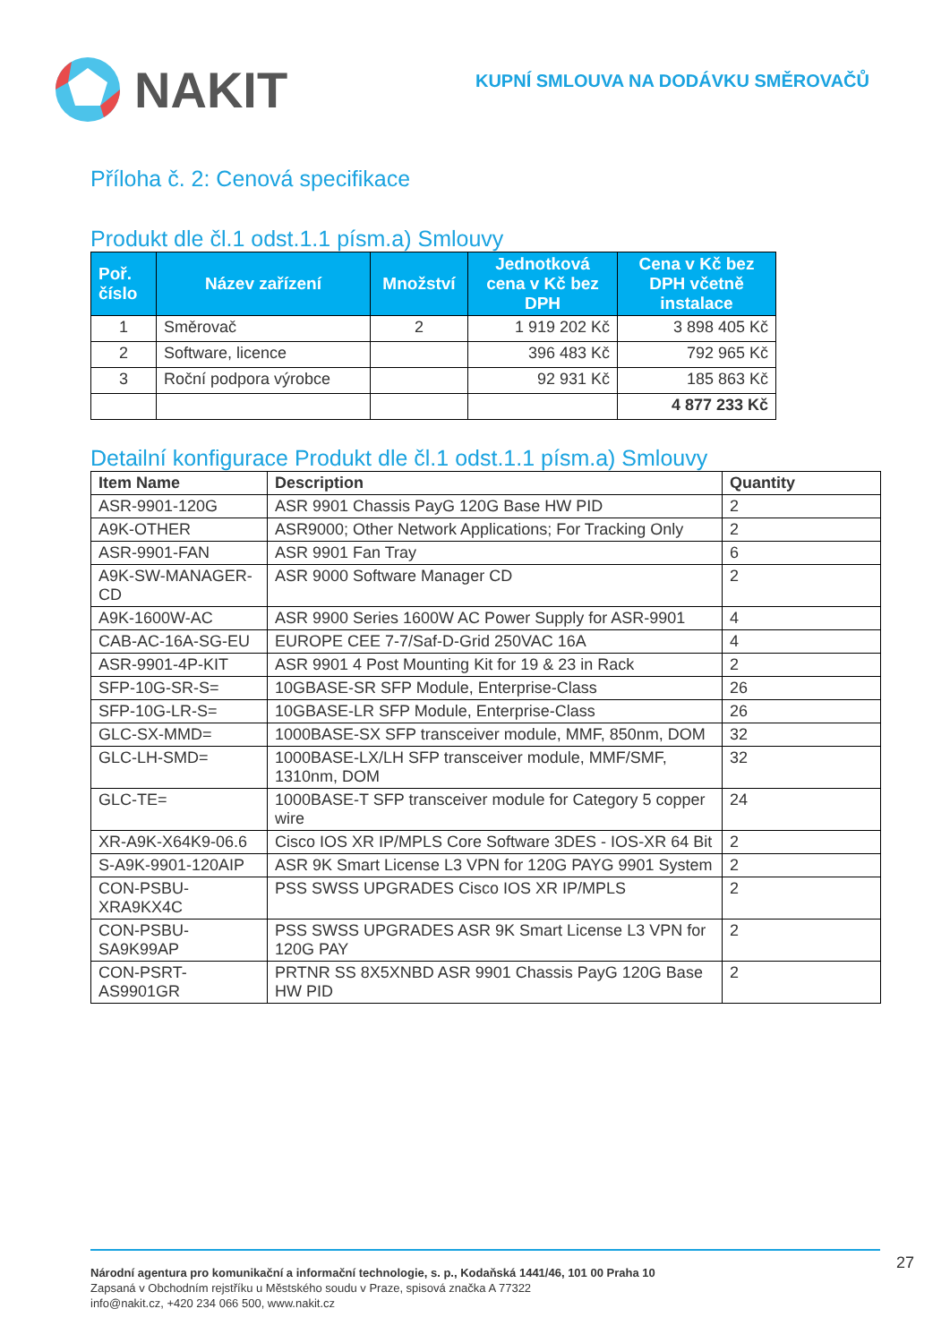NAKIT
KUPNÍ SMLOUVA NA DODÁVKU SMĚROVAČŮ
Příloha č. 2: Cenová specifikace
Produkt dle čl.1 odst.1.1 písm.a) Smlouvy
| Poř. číslo | Název zařízení | Množství | Jednotková cena v Kč bez DPH | Cena v Kč bez DPH včetně instalace |
| --- | --- | --- | --- | --- |
| 1 | Směrovač | 2 | 1 919 202 Kč | 3 898 405 Kč |
| 2 | Software, licence | | 396 483 Kč | 792 965 Kč |
| 3 | Roční podpora výrobce | | 92 931 Kč | 185 863 Kč |
| | | | | 4 877 233 Kč |
Detailní konfigurace Produkt dle čl.1 odst.1.1 písm.a) Smlouvy
| Item Name | Description | Quantity |
| --- | --- | --- |
| ASR-9901-120G | ASR 9901 Chassis PayG 120G Base HW PID | 2 |
| A9K-OTHER | ASR9000; Other Network Applications; For Tracking Only | 2 |
| ASR-9901-FAN | ASR 9901 Fan Tray | 6 |
| A9K-SW-MANAGER-CD | ASR 9000 Software Manager CD | 2 |
| A9K-1600W-AC | ASR 9900 Series 1600W AC Power Supply for ASR-9901 | 4 |
| CAB-AC-16A-SG-EU | EUROPE CEE 7-7/Saf-D-Grid 250VAC 16A | 4 |
| ASR-9901-4P-KIT | ASR 9901 4 Post Mounting Kit for 19 & 23 in Rack | 2 |
| SFP-10G-SR-S= | 10GBASE-SR SFP Module, Enterprise-Class | 26 |
| SFP-10G-LR-S= | 10GBASE-LR SFP Module, Enterprise-Class | 26 |
| GLC-SX-MMD= | 1000BASE-SX SFP transceiver module, MMF, 850nm, DOM | 32 |
| GLC-LH-SMD= | 1000BASE-LX/LH SFP transceiver module, MMF/SMF, 1310nm, DOM | 32 |
| GLC-TE= | 1000BASE-T SFP transceiver module for Category 5 copper wire | 24 |
| XR-A9K-X64K9-06.6 | Cisco IOS XR IP/MPLS Core Software 3DES - IOS-XR 64 Bit | 2 |
| S-A9K-9901-120AIP | ASR 9K Smart License L3 VPN for 120G PAYG 9901 System | 2 |
| CON-PSBU-XRA9KX4C | PSS SWSS UPGRADES Cisco IOS XR IP/MPLS | 2 |
| CON-PSBU-SA9K99AP | PSS SWSS UPGRADES ASR 9K Smart License L3 VPN for 120G PAY | 2 |
| CON-PSRT-AS9901GR | PRTNR SS 8X5XNBD ASR 9901 Chassis PayG 120G Base HW PID | 2 |
Národní agentura pro komunikační a informační technologie, s. p., Kodaňská 1441/46, 101 00 Praha 10
Zapsaná v Obchodním rejstříku u Městského soudu v Praze, spisová značka A 77322
info@nakit.cz, +420 234 066 500, www.nakit.cz
27